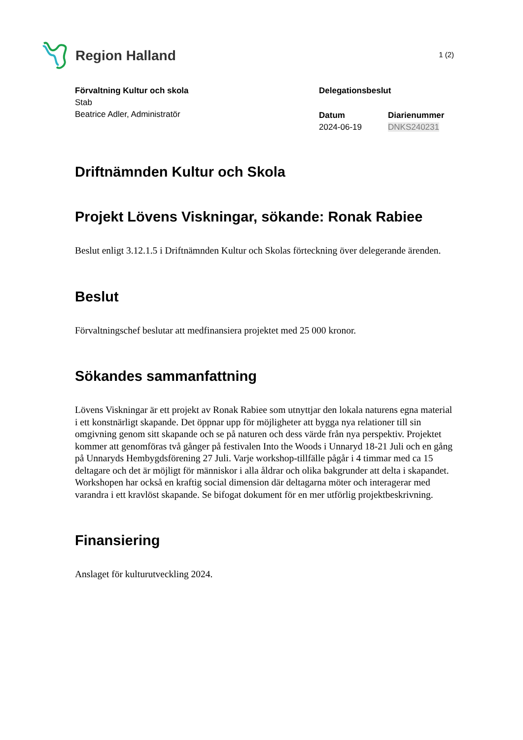Region Halland
1 (2)
Förvaltning Kultur och skola
Stab
Beatrice Adler, Administratör
Delegationsbeslut
Datum
2024-06-19
Diarienummer
DNKS240231
Driftnämnden Kultur och Skola
Projekt Lövens Viskningar, sökande: Ronak Rabiee
Beslut enligt 3.12.1.5 i Driftnämnden Kultur och Skolas förteckning över delegerande ärenden.
Beslut
Förvaltningschef beslutar att medfinansiera projektet med 25 000 kronor.
Sökandes sammanfattning
Lövens Viskningar är ett projekt av Ronak Rabiee som utnyttjar den lokala naturens egna material i ett konstnärligt skapande. Det öppnar upp för möjligheter att bygga nya relationer till sin omgivning genom sitt skapande och se på naturen och dess värde från nya perspektiv. Projektet kommer att genomföras två gånger på festivalen Into the Woods i Unnaryd 18-21 Juli och en gång på Unnaryds Hembygdsförening 27 Juli. Varje workshop-tillfälle pågår i 4 timmar med ca 15 deltagare och det är möjligt för människor i alla åldrar och olika bakgrunder att delta i skapandet. Workshopen har också en kraftig social dimension där deltagarna möter och interagerar med varandra i ett kravlöst skapande. Se bifogat dokument för en mer utförlig projektbeskrivning.
Finansiering
Anslaget för kulturutveckling 2024.